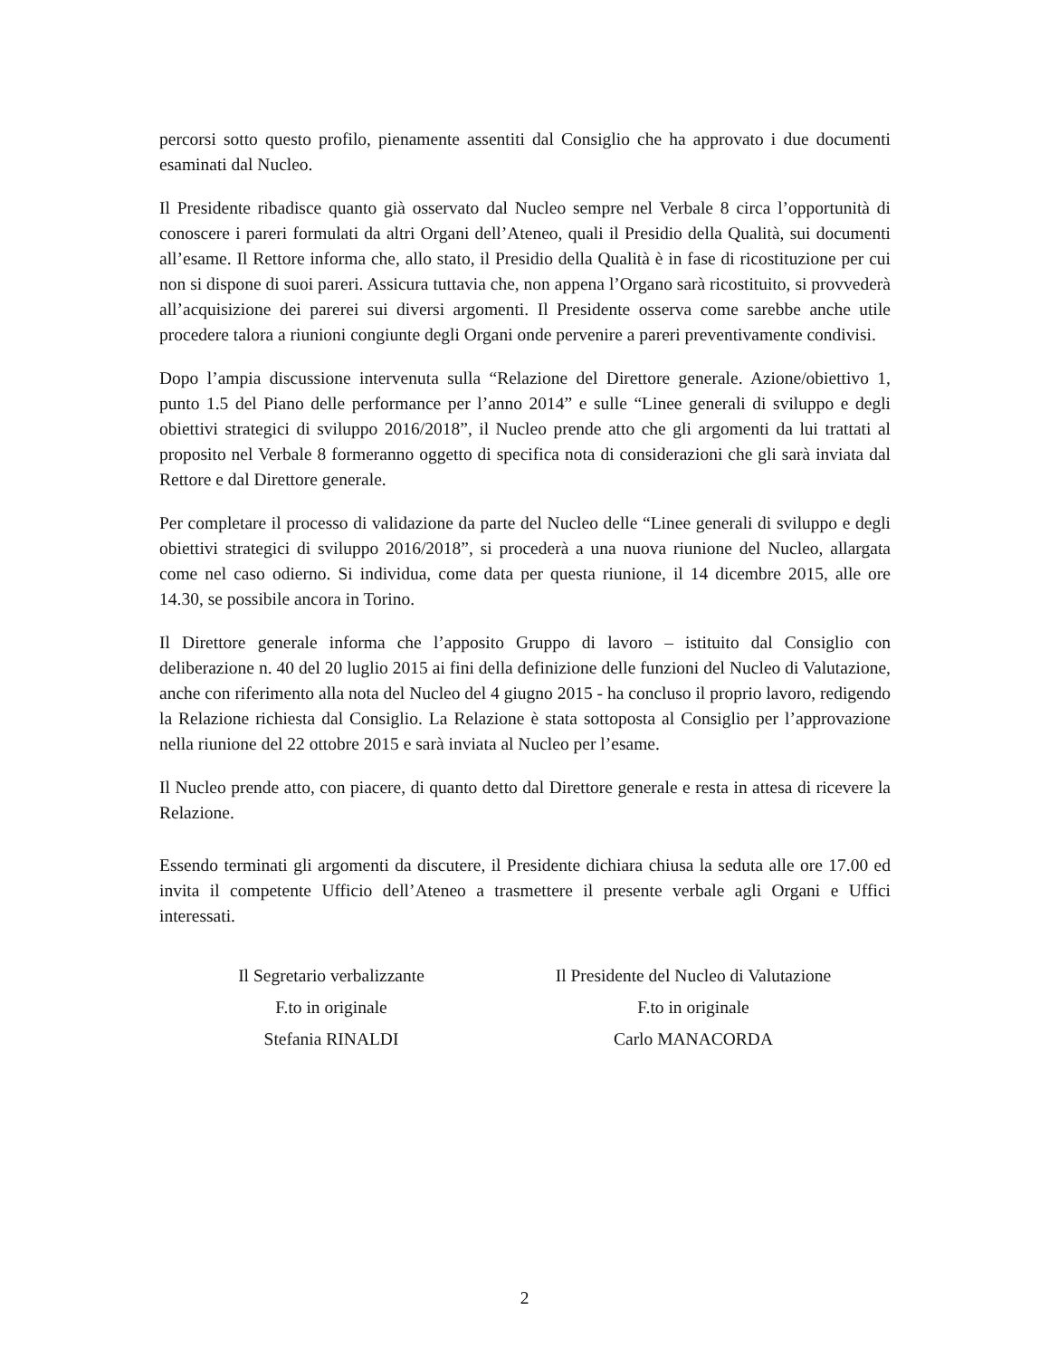percorsi sotto questo profilo, pienamente assentiti dal Consiglio che ha approvato i due documenti esaminati dal Nucleo.
Il Presidente ribadisce quanto già osservato dal Nucleo sempre nel Verbale 8 circa l’opportunità di conoscere i pareri formulati da altri Organi dell’Ateneo, quali il Presidio della Qualità, sui documenti all’esame. Il Rettore informa che, allo stato, il Presidio della Qualità è in fase di ricostituzione per cui non si dispone di suoi pareri. Assicura tuttavia che, non appena l’Organo sarà ricostituito, si provvederà all’acquisizione dei parerei sui diversi argomenti. Il Presidente osserva come sarebbe anche utile procedere talora a riunioni congiunte degli Organi onde pervenire a pareri preventivamente condivisi.
Dopo l’ampia discussione intervenuta sulla “Relazione del Direttore generale. Azione/obiettivo 1, punto 1.5 del Piano delle performance per l’anno 2014” e sulle “Linee generali di sviluppo e degli obiettivi strategici di sviluppo 2016/2018”, il Nucleo prende atto che gli argomenti da lui trattati al proposito nel Verbale 8 formeranno oggetto di specifica nota di considerazioni che gli sarà inviata dal Rettore e dal Direttore generale.
Per completare il processo di validazione da parte del Nucleo delle “Linee generali di sviluppo e degli obiettivi strategici di sviluppo 2016/2018”, si procederà a una nuova riunione del Nucleo, allargata come nel caso odierno. Si individua, come data per questa riunione, il 14 dicembre 2015, alle ore 14.30, se possibile ancora in Torino.
Il Direttore generale informa che l’apposito Gruppo di lavoro – istituito dal Consiglio con deliberazione n. 40 del 20 luglio 2015 ai fini della definizione delle funzioni del Nucleo di Valutazione, anche con riferimento alla nota del Nucleo del 4 giugno 2015 - ha concluso il proprio lavoro, redigendo la Relazione richiesta dal Consiglio. La Relazione è stata sottoposta al Consiglio per l’approvazione nella riunione del 22 ottobre 2015 e sarà inviata al Nucleo per l’esame.
Il Nucleo prende atto, con piacere, di quanto detto dal Direttore generale e resta in attesa di ricevere la Relazione.
Essendo terminati gli argomenti da discutere, il Presidente dichiara chiusa la seduta alle ore 17.00 ed invita il competente Ufficio dell’Ateneo a trasmettere il presente verbale agli Organi e Uffici interessati.
Il Segretario verbalizzante
F.to in originale
Stefania RINALDI
Il Presidente del Nucleo di Valutazione
F.to in originale
Carlo MANACORDA
2